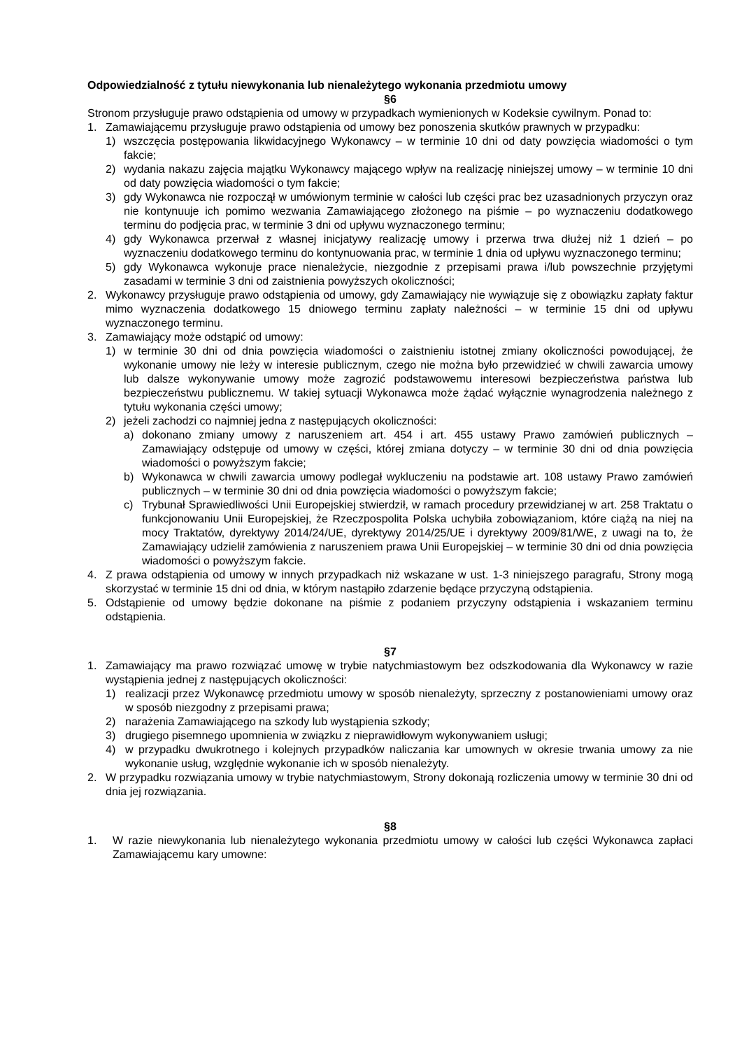Odpowiedzialność z tytułu niewykonania lub nienależytego wykonania przedmiotu umowy
§6
Stronom przysługuje prawo odstąpienia od umowy w przypadkach wymienionych w Kodeksie cywilnym. Ponad to:
1. Zamawiającemu przysługuje prawo odstąpienia od umowy bez ponoszenia skutków prawnych w przypadku:
1) wszczęcia postępowania likwidacyjnego Wykonawcy – w terminie 10 dni od daty powzięcia wiadomości o tym fakcie;
2) wydania nakazu zajęcia majątku Wykonawcy mającego wpływ na realizację niniejszej umowy – w terminie 10 dni od daty powzięcia wiadomości o tym fakcie;
3) gdy Wykonawca nie rozpoczął w umówionym terminie w całości lub części prac bez uzasadnionych przyczyn oraz nie kontynuuje ich pomimo wezwania Zamawiającego złożonego na piśmie – po wyznaczeniu dodatkowego terminu do podjęcia prac, w terminie 3 dni od upływu wyznaczonego terminu;
4) gdy Wykonawca przerwał z własnej inicjatywy realizację umowy i przerwa trwa dłużej niż 1 dzień – po wyznaczeniu dodatkowego terminu do kontynuowania prac, w terminie 1 dnia od upływu wyznaczonego terminu;
5) gdy Wykonawca wykonuje prace nienależycie, niezgodnie z przepisami prawa i/lub powszechnie przyjętymi zasadami w terminie 3 dni od zaistnienia powyższych okoliczności;
2. Wykonawcy przysługuje prawo odstąpienia od umowy, gdy Zamawiający nie wywiązuje się z obowiązku zapłaty faktur mimo wyznaczenia dodatkowego 15 dniowego terminu zapłaty należności – w terminie 15 dni od upływu wyznaczonego terminu.
3. Zamawiający może odstąpić od umowy:
1) w terminie 30 dni od dnia powzięcia wiadomości o zaistnieniu istotnej zmiany okoliczności powodującej, że wykonanie umowy nie leży w interesie publicznym, czego nie można było przewidzieć w chwili zawarcia umowy lub dalsze wykonywanie umowy może zagrozić podstawowemu interesowi bezpieczeństwa państwa lub bezpieczeństwu publicznemu. W takiej sytuacji Wykonawca może żądać wyłącznie wynagrodzenia należnego z tytułu wykonania części umowy;
2) jeżeli zachodzi co najmniej jedna z następujących okoliczności:
a) dokonano zmiany umowy z naruszeniem art. 454 i art. 455 ustawy Prawo zamówień publicznych – Zamawiający odstępuje od umowy w części, której zmiana dotyczy – w terminie 30 dni od dnia powzięcia wiadomości o powyższym fakcie;
b) Wykonawca w chwili zawarcia umowy podlegał wykluczeniu na podstawie art. 108 ustawy Prawo zamówień publicznych – w terminie 30 dni od dnia powzięcia wiadomości o powyższym fakcie;
c) Trybunał Sprawiedliwości Unii Europejskiej stwierdził, w ramach procedury przewidzianej w art. 258 Traktatu o funkcjonowaniu Unii Europejskiej, że Rzeczpospolita Polska uchybiła zobowiązaniom, które ciążą na niej na mocy Traktatów, dyrektywy 2014/24/UE, dyrektywy 2014/25/UE i dyrektywy 2009/81/WE, z uwagi na to, że Zamawiający udzielił zamówienia z naruszeniem prawa Unii Europejskiej – w terminie 30 dni od dnia powzięcia wiadomości o powyższym fakcie.
4. Z prawa odstąpienia od umowy w innych przypadkach niż wskazane w ust. 1-3 niniejszego paragrafu, Strony mogą skorzystać w terminie 15 dni od dnia, w którym nastąpiło zdarzenie będące przyczyną odstąpienia.
5. Odstąpienie od umowy będzie dokonane na piśmie z podaniem przyczyny odstąpienia i wskazaniem terminu odstąpienia.
§7
1. Zamawiający ma prawo rozwiązać umowę w trybie natychmiastowym bez odszkodowania dla Wykonawcy w razie wystąpienia jednej z następujących okoliczności:
1) realizacji przez Wykonawcę przedmiotu umowy w sposób nienależyty, sprzeczny z postanowieniami umowy oraz w sposób niezgodny z przepisami prawa;
2) narażenia Zamawiającego na szkody lub wystąpienia szkody;
3) drugiego pisemnego upomnienia w związku z nieprawidłowym wykonywaniem usługi;
4) w przypadku dwukrotnego i kolejnych przypadków naliczania kar umownych w okresie trwania umowy za nie wykonanie usług, względnie wykonanie ich w sposób nienależyty.
2. W przypadku rozwiązania umowy w trybie natychmiastowym, Strony dokonają rozliczenia umowy w terminie 30 dni od dnia jej rozwiązania.
§8
1. W razie niewykonania lub nienależytego wykonania przedmiotu umowy w całości lub części Wykonawca zapłaci Zamawiającemu kary umowne: